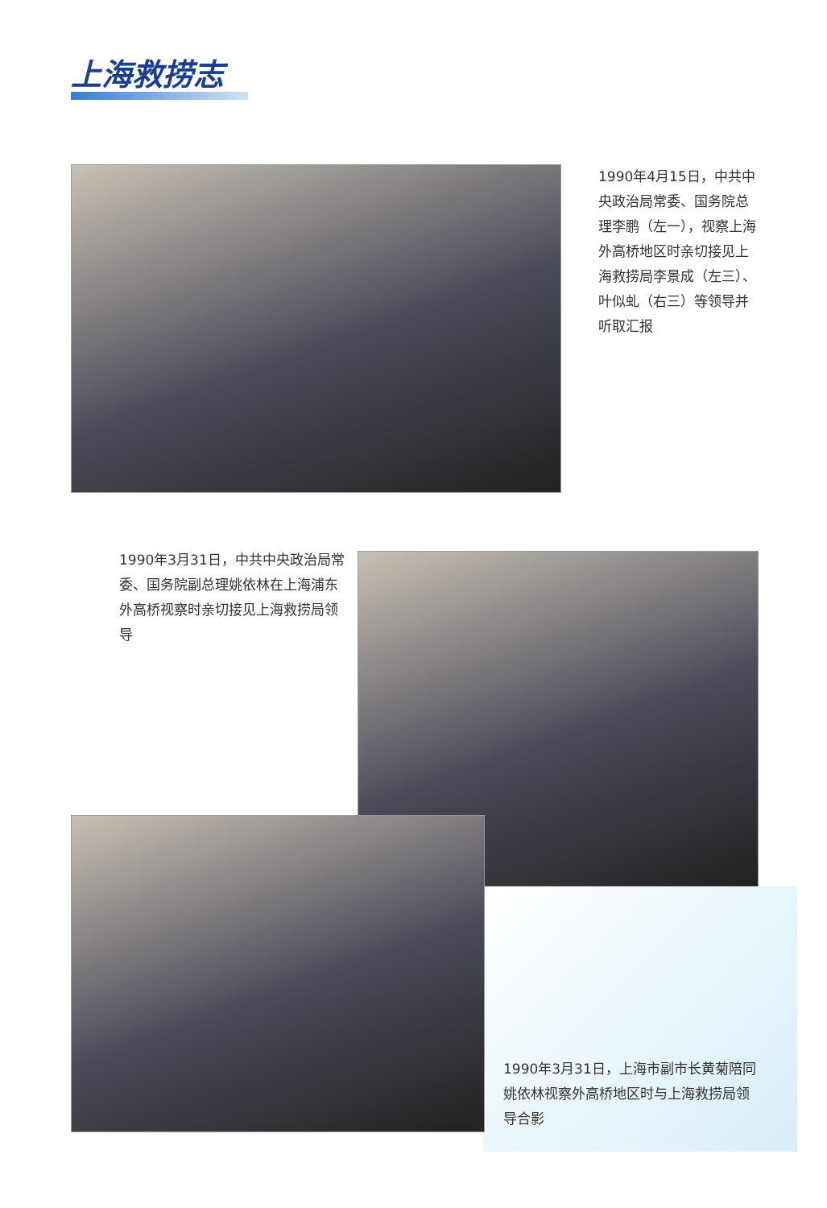上海救捞志
1990年4月15日，中共中央政治局常委、国务院总理李鹏（左一），视察上海外高桥地区时亲切接见上海救捞局李景成（左三）、叶似虬（右三）等领导并听取汇报
1990年3月31日，中共中央政治局常委、国务院副总理姚依林在上海浦东外高桥视察时亲切接见上海救捞局领导
1990年3月31日，上海市副市长黄菊陪同姚依林视察外高桥地区时与上海救捞局领导合影